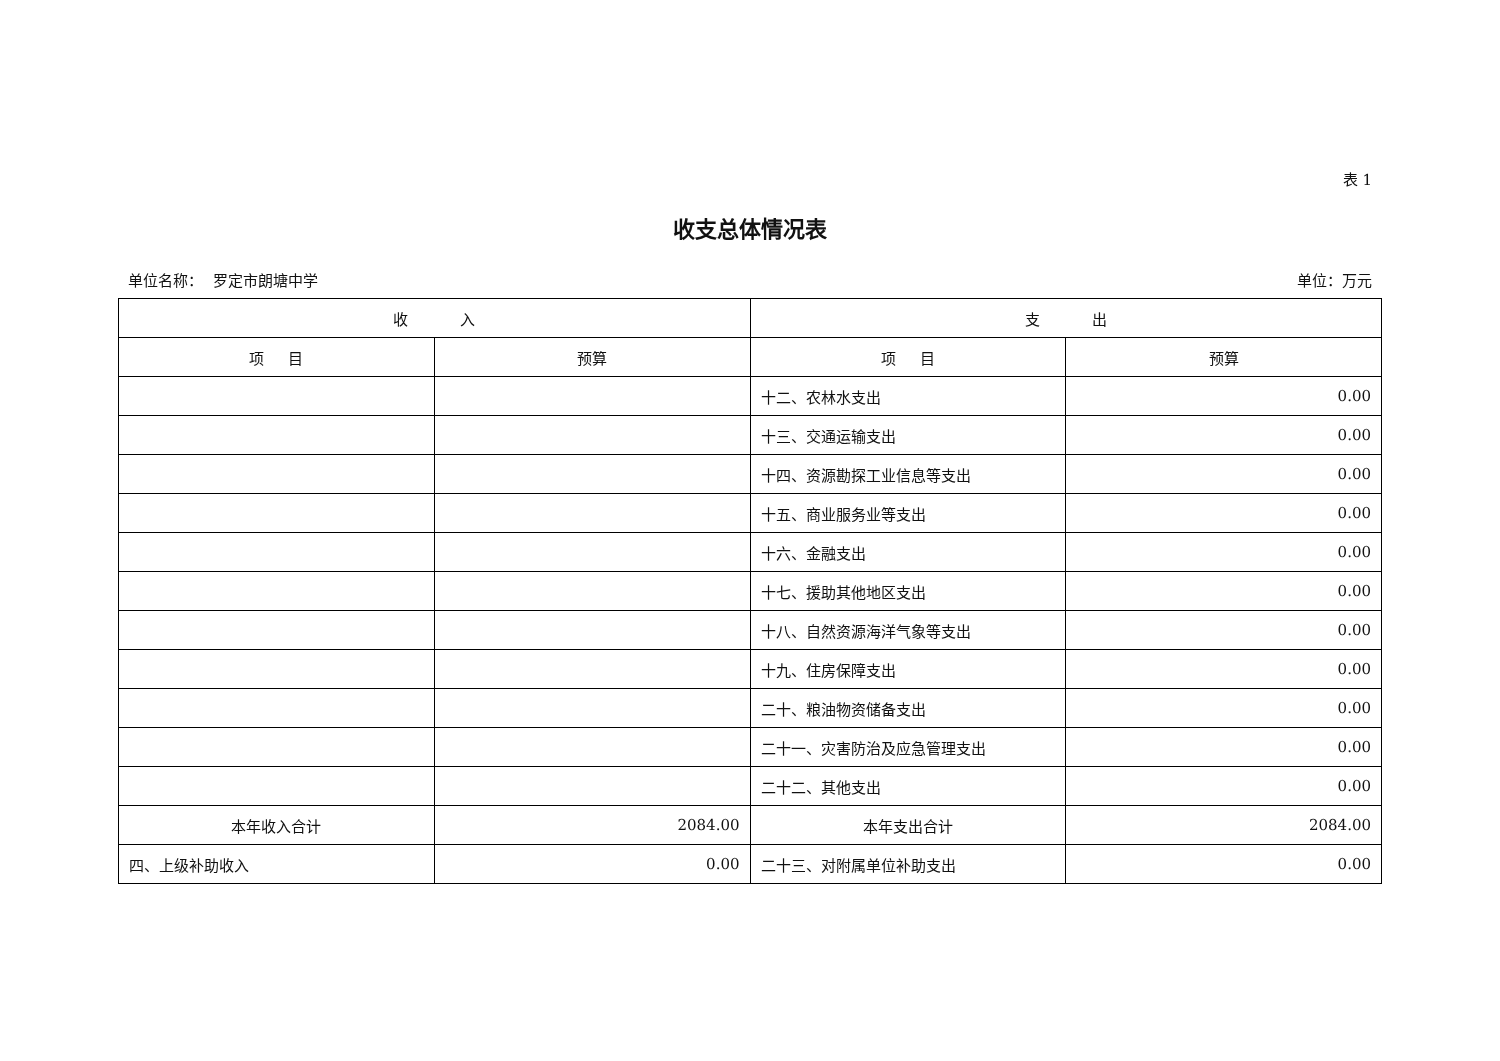表 1
收支总体情况表
单位名称： 罗定市朗塘中学 单位：万元
| 收 入 | | 支 出 | |
| --- | --- | --- | --- |
| 项 目 | 预算 | 项 目 | 预算 |
| | | 十二、农林水支出 | 0.00 |
| | | 十三、交通运输支出 | 0.00 |
| | | 十四、资源勘探工业信息等支出 | 0.00 |
| | | 十五、商业服务业等支出 | 0.00 |
| | | 十六、金融支出 | 0.00 |
| | | 十七、援助其他地区支出 | 0.00 |
| | | 十八、自然资源海洋气象等支出 | 0.00 |
| | | 十九、住房保障支出 | 0.00 |
| | | 二十、粮油物资储备支出 | 0.00 |
| | | 二十一、灾害防治及应急管理支出 | 0.00 |
| | | 二十二、其他支出 | 0.00 |
| 本年收入合计 | 2084.00 | 本年支出合计 | 2084.00 |
| 四、上级补助收入 | 0.00 | 二十三、对附属单位补助支出 | 0.00 |